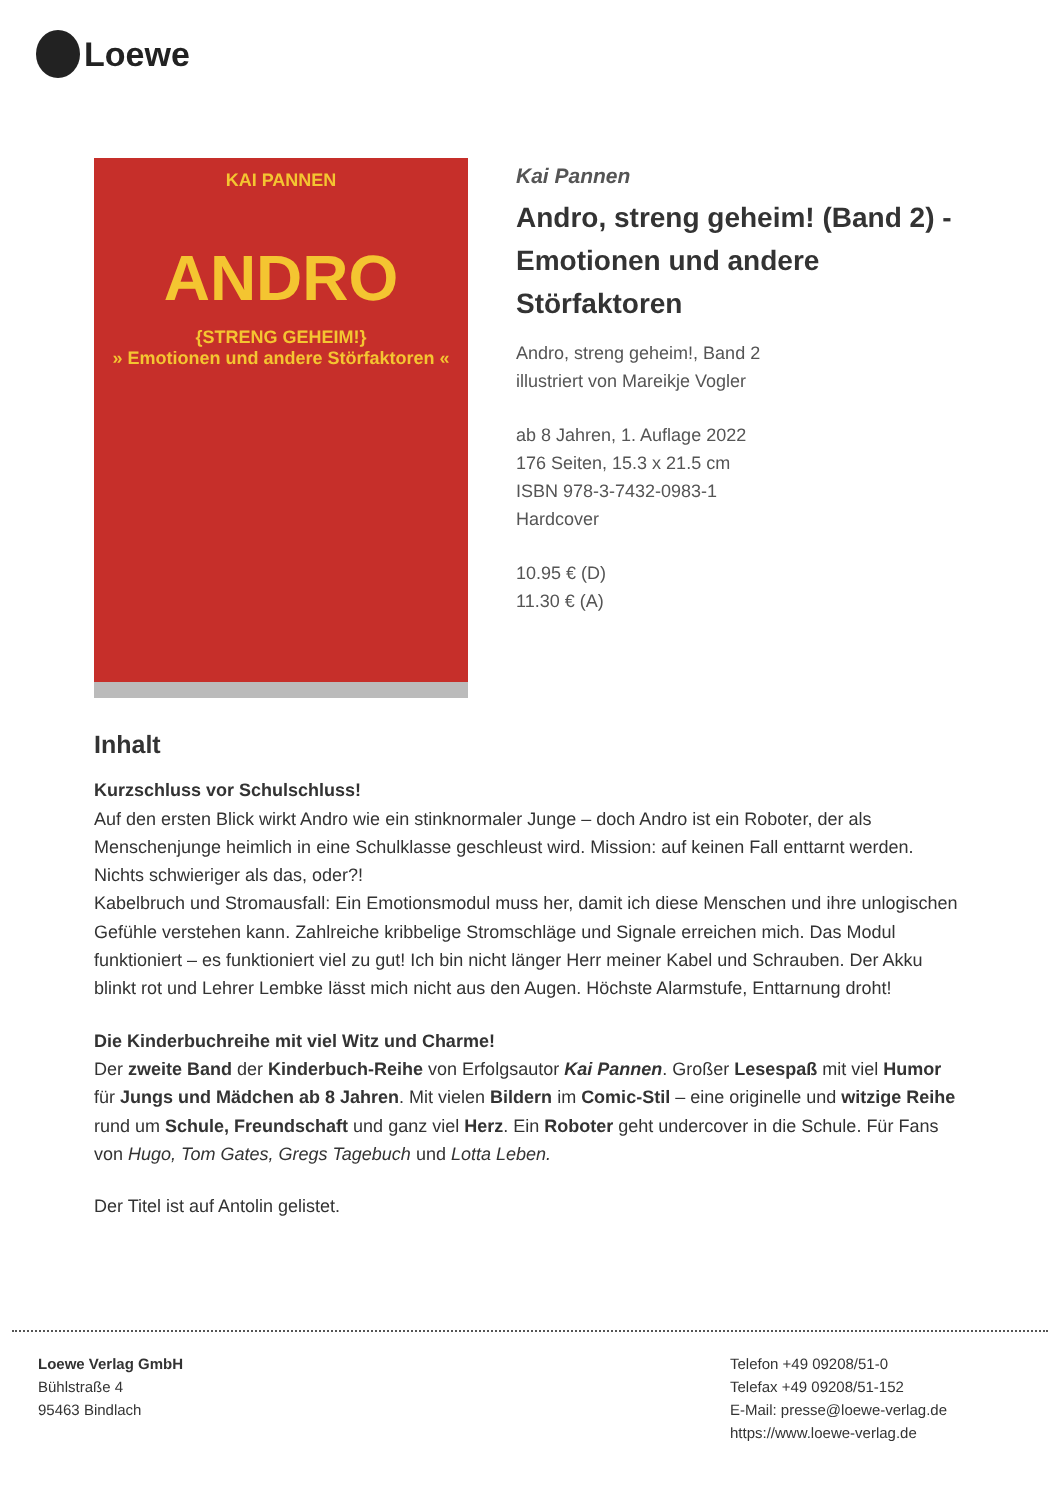Loewe
KAI PANNEN
ANDRO
{STRENG GEHEIM!}
» Emotionen und andere Störfaktoren «
Kai Pannen
Andro, streng geheim! (Band 2) - Emotionen und andere Störfaktoren
Andro, streng geheim!, Band 2
illustriert von Mareikje Vogler
ab 8 Jahren, 1. Auflage 2022
176 Seiten, 15.3 x 21.5 cm
ISBN 978-3-7432-0983-1
Hardcover
10.95 € (D)
11.30 € (A)
Inhalt
Kurzschluss vor Schulschluss!
Auf den ersten Blick wirkt Andro wie ein stinknormaler Junge – doch Andro ist ein Roboter, der als Menschenjunge heimlich in eine Schulklasse geschleust wird. Mission: auf keinen Fall enttarnt werden. Nichts schwieriger als das, oder?!
Kabelbruch und Stromausfall: Ein Emotionsmodul muss her, damit ich diese Menschen und ihre unlogischen Gefühle verstehen kann. Zahlreiche kribbelige Stromschläge und Signale erreichen mich. Das Modul funktioniert – es funktioniert viel zu gut! Ich bin nicht länger Herr meiner Kabel und Schrauben. Der Akku blinkt rot und Lehrer Lembke lässt mich nicht aus den Augen. Höchste Alarmstufe, Enttarnung droht!
Die Kinderbuchreihe mit viel Witz und Charme!
Der zweite Band der Kinderbuch-Reihe von Erfolgsautor Kai Pannen. Großer Lesespaß mit viel Humor für Jungs und Mädchen ab 8 Jahren. Mit vielen Bildern im Comic-Stil – eine originelle und witzige Reihe rund um Schule, Freundschaft und ganz viel Herz. Ein Roboter geht undercover in die Schule. Für Fans von Hugo, Tom Gates, Gregs Tagebuch und Lotta Leben.
Der Titel ist auf Antolin gelistet.
Loewe Verlag GmbH
Bühlstraße 4
95463 Bindlach
Telefon +49 09208/51-0
Telefax +49 09208/51-152
E-Mail: presse@loewe-verlag.de
https://www.loewe-verlag.de